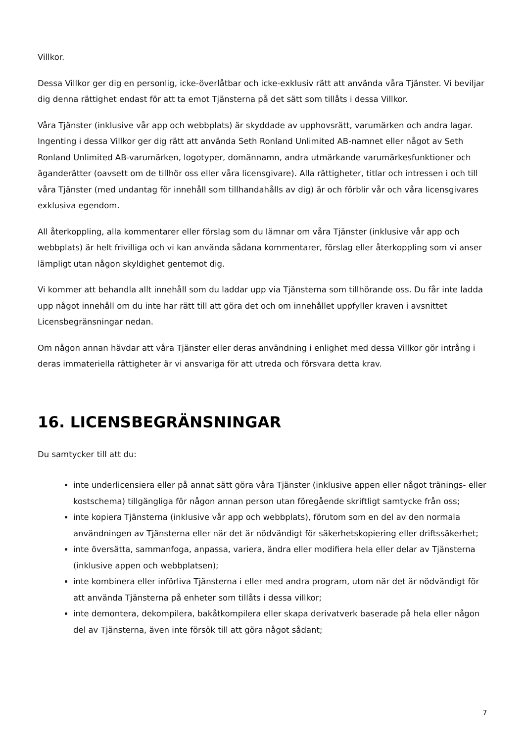Villkor.
Dessa Villkor ger dig en personlig, icke-överlåtbar och icke-exklusiv rätt att använda våra Tjänster. Vi beviljar dig denna rättighet endast för att ta emot Tjänsterna på det sätt som tillåts i dessa Villkor.
Våra Tjänster (inklusive vår app och webbplats) är skyddade av upphovsrätt, varumärken och andra lagar. Ingenting i dessa Villkor ger dig rätt att använda Seth Ronland Unlimited AB-namnet eller något av Seth Ronland Unlimited AB-varumärken, logotyper, domännamn, andra utmärkande varumärkesfunktioner och äganderätter (oavsett om de tillhör oss eller våra licensgivare). Alla rättigheter, titlar och intressen i och till våra Tjänster (med undantag för innehåll som tillhandahålls av dig) är och förblir vår och våra licensgivares exklusiva egendom.
All återkoppling, alla kommentarer eller förslag som du lämnar om våra Tjänster (inklusive vår app och webbplats) är helt frivilliga och vi kan använda sådana kommentarer, förslag eller återkoppling som vi anser lämpligt utan någon skyldighet gentemot dig.
Vi kommer att behandla allt innehåll som du laddar upp via Tjänsterna som tillhörande oss. Du får inte ladda upp något innehåll om du inte har rätt till att göra det och om innehållet uppfyller kraven i avsnittet Licensbegränsningar nedan.
Om någon annan hävdar att våra Tjänster eller deras användning i enlighet med dessa Villkor gör intrång i deras immateriella rättigheter är vi ansvariga för att utreda och försvara detta krav.
16. LICENSBEGRÄNSNINGAR
Du samtycker till att du:
inte underlicensiera eller på annat sätt göra våra Tjänster (inklusive appen eller något tränings- eller kostschema) tillgängliga för någon annan person utan föregående skriftligt samtycke från oss;
inte kopiera Tjänsterna (inklusive vår app och webbplats), förutom som en del av den normala användningen av Tjänsterna eller när det är nödvändigt för säkerhetskopiering eller driftssäkerhet;
inte översätta, sammanfoga, anpassa, variera, ändra eller modifiera hela eller delar av Tjänsterna (inklusive appen och webbplatsen);
inte kombinera eller införliva Tjänsterna i eller med andra program, utom när det är nödvändigt för att använda Tjänsterna på enheter som tillåts i dessa villkor;
inte demontera, dekompilera, bakåtkompilera eller skapa derivatverk baserade på hela eller någon del av Tjänsterna, även inte försök till att göra något sådant;
7